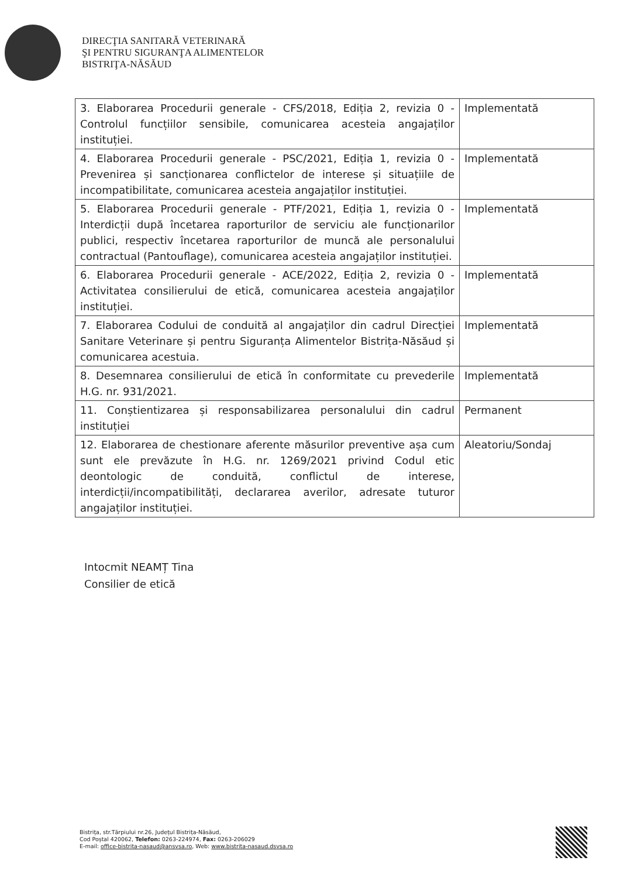DIRECŢIA SANITARĂ VETERINARĂ
ŞI PENTRU SIGURANŢA ALIMENTELOR
BISTRIŢA-NĂSĂUD
| 3. Elaborarea Procedurii generale - CFS/2018, Ediția 2, revizia 0 - Controlul funcțiilor sensibile, comunicarea acesteia angajaților instituției. | Implementată |
| 4. Elaborarea Procedurii generale - PSC/2021, Ediția 1, revizia 0 - Prevenirea și sancționarea conflictelor de interese și situațiile de incompatibilitate, comunicarea acesteia angajaților instituției. | Implementată |
| 5. Elaborarea Procedurii generale - PTF/2021, Ediția 1, revizia 0 - Interdicții după încetarea raporturilor de serviciu ale funcționarilor publici, respectiv încetarea raporturilor de muncă ale personalului contractual (Pantouflage), comunicarea acesteia angajaților instituției. | Implementată |
| 6. Elaborarea Procedurii generale - ACE/2022, Ediția 2, revizia 0 - Activitatea consilierului de etică, comunicarea acesteia angajaților instituției. | Implementată |
| 7. Elaborarea Codului de conduită al angajaților din cadrul Direcției Sanitare Veterinare și pentru Siguranța Alimentelor Bistrița-Năsăud și comunicarea acestuia. | Implementată |
| 8. Desemnarea consilierului de etică în conformitate cu prevederile H.G. nr. 931/2021. | Implementată |
| 11. Conștientizarea și responsabilizarea personalului din cadrul instituției | Permanent |
| 12. Elaborarea de chestionare aferente măsurilor preventive așa cum sunt ele prevăzute în H.G. nr. 1269/2021 privind Codul etic deontologic de conduită, conflictul de interese, interdicții/incompatibilități, declararea averilor, adresate tuturor angajaților instituției. | Aleatoriu/Sondaj |
Intocmit NEAMȚ Tina
Consilier de etică
Bistrița, str.Tărpiului nr.26, Județul Bistrița-Năsăud,
Cod Poștal 420062, Telefon: 0263-224974, Fax: 0263-206029
E-mail: office-bistrita-nasaud@ansvsa.ro, Web: www.bistrita-nasaud.dsvsa.ro